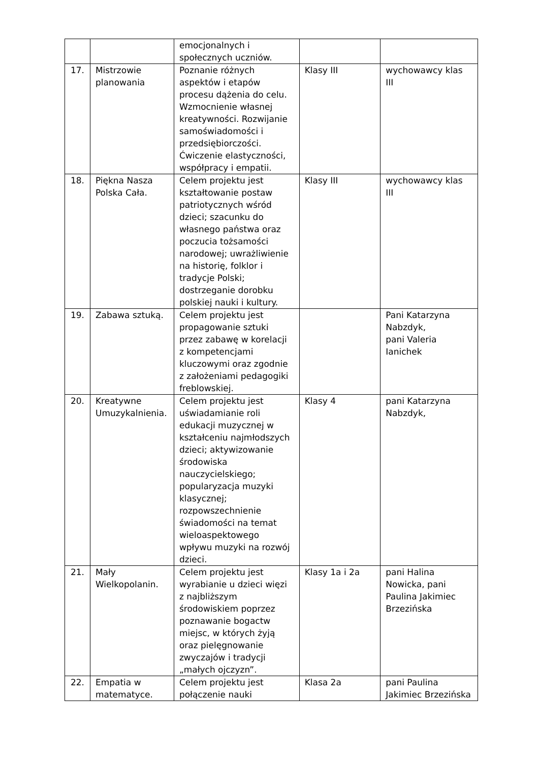| | | emocjonalnych i społecznych uczniów. | | |
| 17. | Mistrzowie planowania | Poznanie różnych aspektów i etapów procesu dążenia do celu. Wzmocnienie własnej kreatywności. Rozwijanie samoświadomości i przedsiębiorczości. Ćwiczenie elastyczności, współpracy i empatii. | Klasy III | wychowawcy klas III |
| 18. | Piękna Nasza Polska Cała. | Celem projektu jest kształtowanie postaw patriotycznych wśród dzieci; szacunku do własnego państwa oraz poczucia tożsamości narodowej; uwrażliwienie na historię, folklor i tradycje Polski; dostrzeganie dorobku polskiej nauki i kultury. | Klasy III | wychowawcy klas III |
| 19. | Zabawa sztuką. | Celem projektu jest propagowanie sztuki przez zabawę w korelacji z kompetencjami kluczowymi oraz zgodnie z założeniami pedagogiki freblowskiej. | | Pani Katarzyna Nabzdyk, pani Valeria Ianichek |
| 20. | Kreatywne Umuzykalnienia. | Celem projektu jest uświadamianie roli edukacji muzycznej w kształceniu najmłodszych dzieci; aktywizowanie środowiska nauczycielskiego; popularyzacja muzyki klasycznej; rozpowszechnienie świadomości na temat wieloaspektowego wpływu muzyki na rozwój dzieci. | Klasy 4 | pani Katarzyna Nabzdyk, |
| 21. | Mały Wielkopolanin. | Celem projektu jest wyrabianie u dzieci więzi z najbliższym środowiskiem poprzez poznawanie bogactw miejsc, w których żyją oraz pielęgnowanie zwyczajów i tradycji „małych ojczyzn”. | Klasy 1a i 2a | pani Halina Nowicka, pani Paulina Jakimiec Brzezińska |
| 22. | Empatia w matematyce. | Celem projektu jest połączenie nauki | Klasa 2a | pani Paulina Jakimiec Brzezińska |